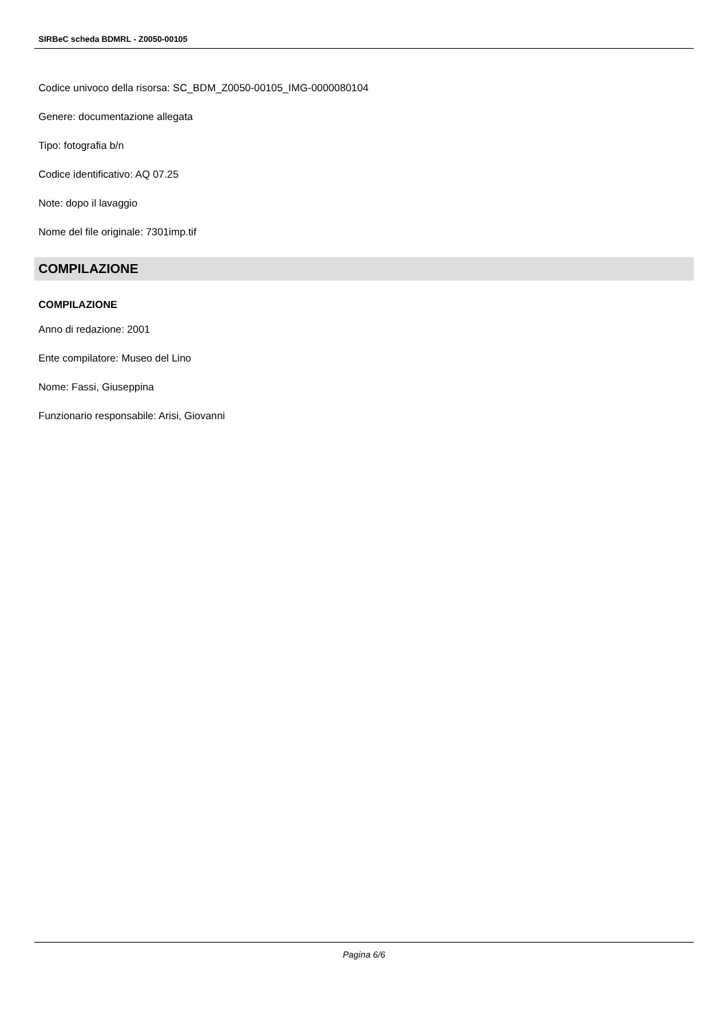SIRBeC scheda BDMRL - Z0050-00105
Codice univoco della risorsa: SC_BDM_Z0050-00105_IMG-0000080104
Genere: documentazione allegata
Tipo: fotografia b/n
Codice identificativo: AQ 07.25
Note: dopo il lavaggio
Nome del file originale: 7301imp.tif
COMPILAZIONE
COMPILAZIONE
Anno di redazione: 2001
Ente compilatore: Museo del Lino
Nome: Fassi, Giuseppina
Funzionario responsabile: Arisi, Giovanni
Pagina 6/6